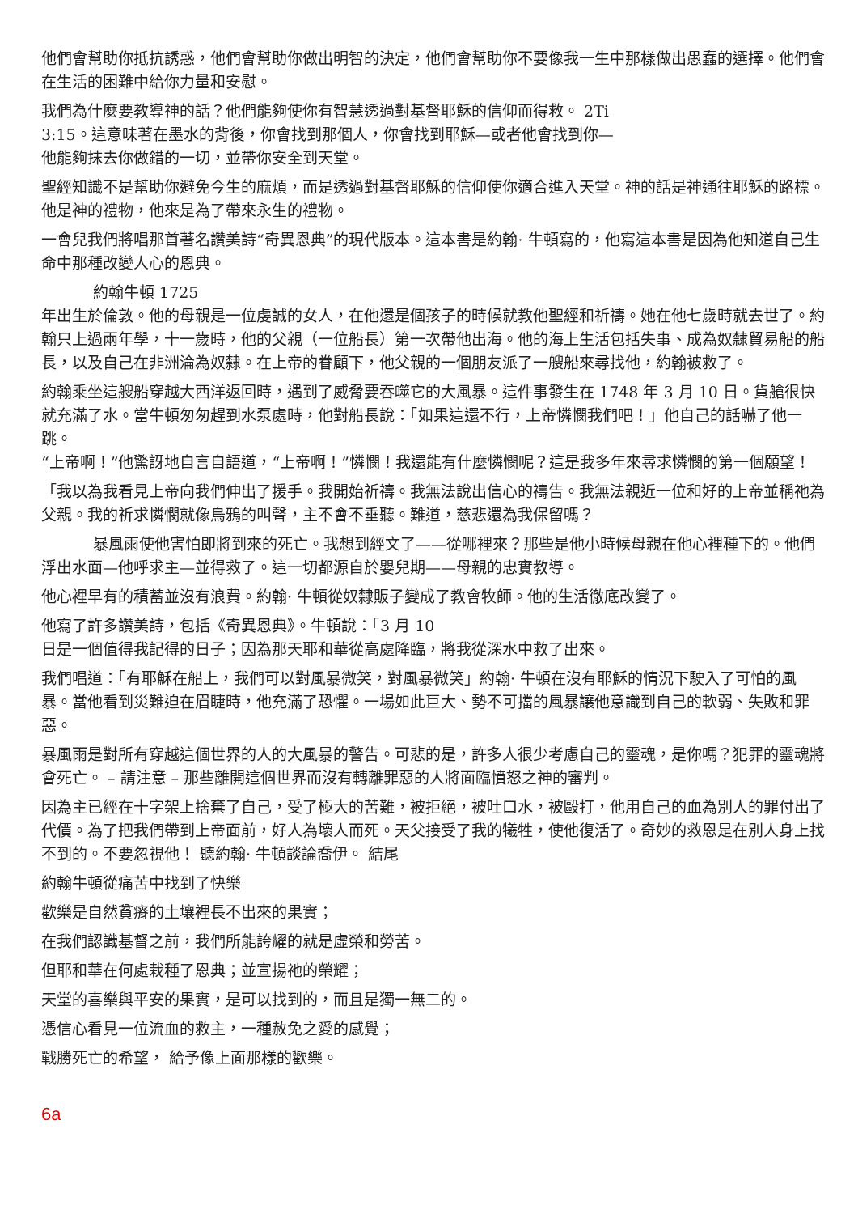他們會幫助你抵抗誘惑，他們會幫助你做出明智的決定，他們會幫助你不要像我一生中那樣做出愚蠢的選擇。他們會在生活的困難中給你力量和安慰。
我們為什麼要教導神的話？他們能夠使你有智慧透過對基督耶穌的信仰而得救。 2Ti
3:15。這意味著在墨水的背後，你會找到那個人，你會找到耶穌—或者他會找到你—
他能夠抹去你做錯的一切，並帶你安全到天堂。
聖經知識不是幫助你避免今生的麻煩，而是透過對基督耶穌的信仰使你適合進入天堂。神的話是神通往耶穌的路標。他是神的禮物，他來是為了帶來永生的禮物。
一會兒我們將唱那首著名讚美詩“奇異恩典”的現代版本。這本書是約翰· 牛頓寫的，他寫這本書是因為他知道自己生命中那種改變人心的恩典。
約翰牛頓 1725
年出生於倫敦。他的母親是一位虔誠的女人，在他還是個孩子的時候就教他聖經和祈禱。她在他七歲時就去世了。約翰只上過兩年學，十一歲時，他的父親（一位船長）第一次帶他出海。他的海上生活包括失事、成為奴隸貿易船的船長，以及自己在非洲淪為奴隸。在上帝的眷顧下，他父親的一個朋友派了一艘船來尋找他，約翰被救了。
約翰乘坐這艘船穿越大西洋返回時，遇到了威脅要吞噬它的大風暴。這件事發生在 1748 年 3 月 10 日。貨艙很快就充滿了水。當牛頓匆匆趕到水泵處時，他對船長說：「如果這還不行，上帝憐憫我們吧！」他自己的話嚇了他一跳。
“上帝啊！”他驚訝地自言自語道，“上帝啊！”憐憫！我還能有什麼憐憫呢？這是我多年來尋求憐憫的第一個願望！
「我以為我看見上帝向我們伸出了援手。我開始祈禱。我無法說出信心的禱告。我無法親近一位和好的上帝並稱祂為父親。我的祈求憐憫就像烏鴉的叫聲，主不會不垂聽。難道，慈悲還為我保留嗎？
暴風雨使他害怕即將到來的死亡。我想到經文了——從哪裡來？那些是他小時候母親在他心裡種下的。他們浮出水面—他呼求主—並得救了。這一切都源自於嬰兒期——母親的忠實教導。
他心裡早有的積蓄並沒有浪費。約翰· 牛頓從奴隸販子變成了教會牧師。他的生活徹底改變了。
他寫了許多讚美詩，包括《奇異恩典》。牛頓說：「3 月 10
日是一個值得我記得的日子；因為那天耶和華從高處降臨，將我從深水中救了出來。
我們唱道：「有耶穌在船上，我們可以對風暴微笑，對風暴微笑」約翰· 牛頓在沒有耶穌的情況下駛入了可怕的風暴。當他看到災難迫在眉睫時，他充滿了恐懼。一場如此巨大、勢不可擋的風暴讓他意識到自己的軟弱、失敗和罪惡。
暴風雨是對所有穿越這個世界的人的大風暴的警告。可悲的是，許多人很少考慮自己的靈魂，是你嗎？犯罪的靈魂將會死亡。 – 請注意 – 那些離開這個世界而沒有轉離罪惡的人將面臨憤怒之神的審判。
因為主已經在十字架上捨棄了自己，受了極大的苦難，被拒絕，被吐口水，被毆打，他用自己的血為別人的罪付出了代價。為了把我們帶到上帝面前，好人為壞人而死。天父接受了我的犧牲，使他復活了。奇妙的救恩是在別人身上找不到的。不要忽視他！ 聽約翰· 牛頓談論喬伊。 結尾
約翰牛頓從痛苦中找到了快樂
歡樂是自然貧瘠的土壤裡長不出來的果實；
在我們認識基督之前，我們所能誇耀的就是虛榮和勞苦。
但耶和華在何處栽種了恩典；並宣揚祂的榮耀；
天堂的喜樂與平安的果實，是可以找到的，而且是獨一無二的。
憑信心看見一位流血的救主，一種赦免之愛的感覺；
戰勝死亡的希望， 給予像上面那樣的歡樂。
6a